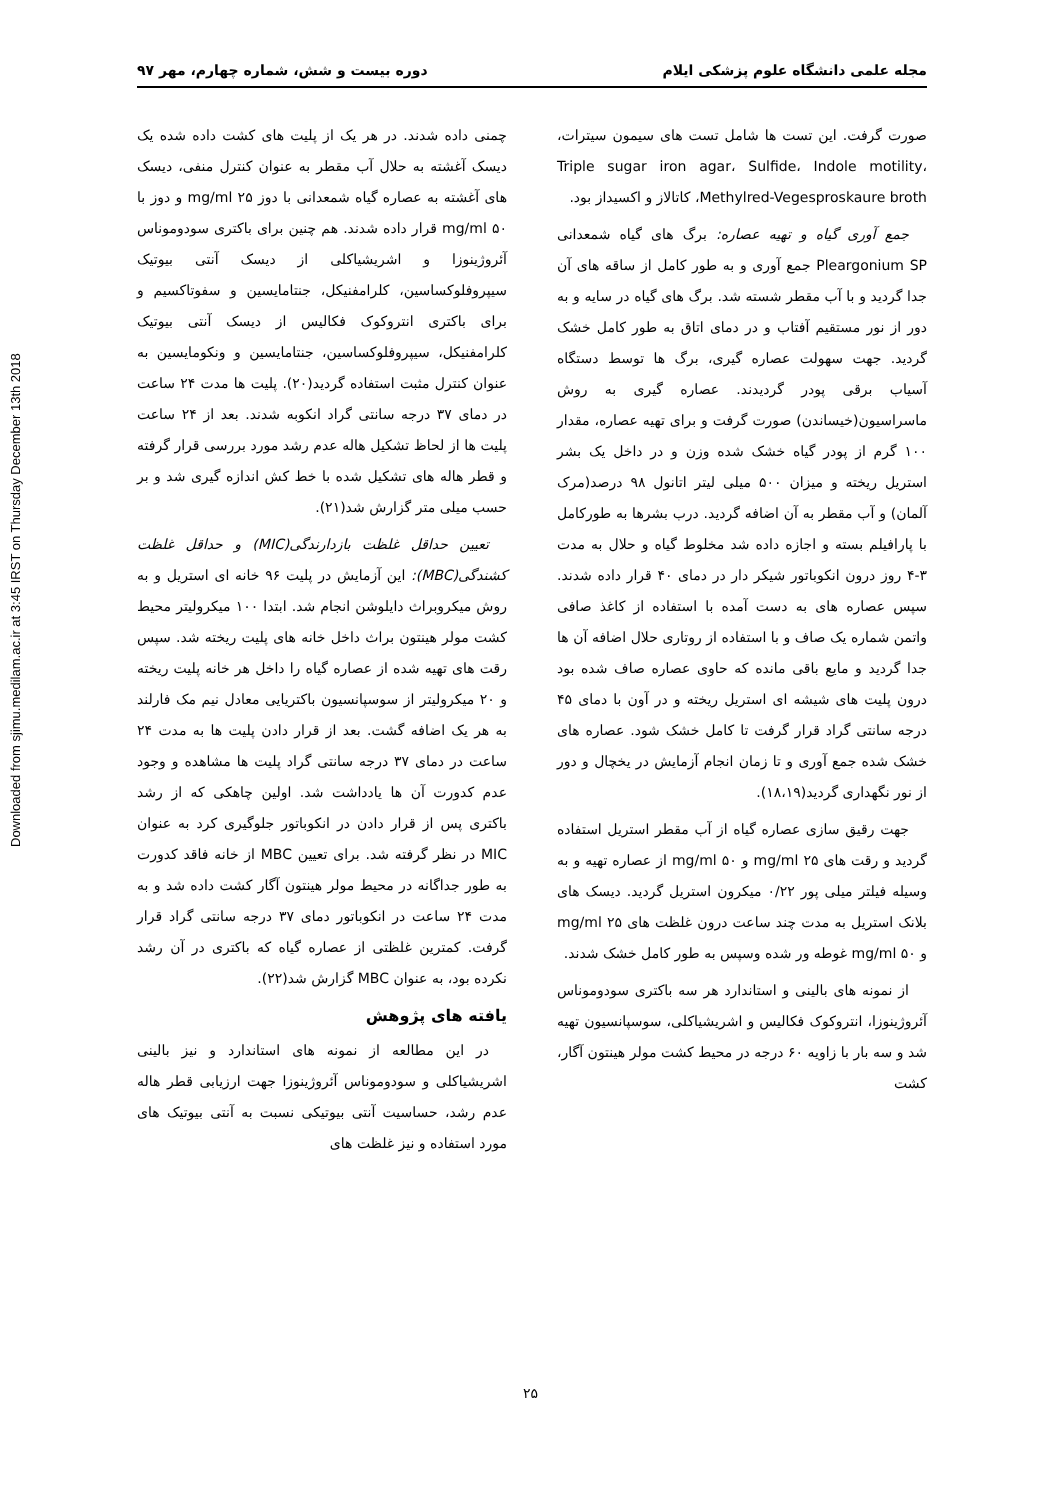Downloaded from sjimu.medilam.ac.ir at 3:45 IRST on Thursday December 13th 2018
مجله علمی دانشگاه علوم پزشکی ایلام دوره بیست و شش، شماره چهارم، مهر ۹۷
صورت گرفت. این تست ها شامل تست های سیمون سیترات، Triple sugar iron agar، Sulfide، Indole motility، Methylred-Vegesproskaure broth، کاتالاز و اکسیداز بود.
جمع آوری گیاه و تهیه عصاره: برگ های گیاه شمعدانی Pleargonium SP جمع آوری و به طور کامل از ساقه های آن جدا گردید و با آب مقطر شسته شد. برگ های گیاه در سایه و به دور از نور مستقیم آفتاب و در دمای اتاق به طور کامل خشک گردید. جهت سهولت عصاره گیری، برگ ها توسط دستگاه آسیاب برقی پودر گردیدند. عصاره گیری به روش ماسراسیون(خیساندن) صورت گرفت و برای تهیه عصاره، مقدار ۱۰۰ گرم از پودر گیاه خشک شده وزن و در داخل یک بشر استریل ریخته و میزان ۵۰۰ میلی لیتر اتانول ۹۸ درصد(مرک آلمان) و آب مقطر به آن اضافه گردید. درب بشرها به طورکامل با پارافیلم بسته و اجازه داده شد مخلوط گیاه و حلال به مدت ۳-۴ روز درون انکوباتور شیکر دار در دمای ۴۰ قرار داده شدند. سپس عصاره های به دست آمده با استفاده از کاغذ صافی واتمن شماره یک صاف و با استفاده از روتاری حلال اضافه آن ها جدا گردید و مایع باقی مانده که حاوی عصاره صاف شده بود درون پلیت های شیشه ای استریل ریخته و در آون با دمای ۴۵ درجه سانتی گراد قرار گرفت تا کامل خشک شود. عصاره های خشک شده جمع آوری و تا زمان انجام آزمایش در یخچال و دور از نور نگهداری گردید(۱۸،۱۹).
جهت رقیق سازی عصاره گیاه از آب مقطر استریل استفاده گردید و رقت های ۲۵ mg/ml و ۵۰ mg/ml از عصاره تهیه و به وسیله فیلتر میلی پور ۰/۲۲ میکرون استریل گردید. دیسک های بلانک استریل به مدت چند ساعت درون غلظت های ۲۵ mg/ml و ۵۰ mg/ml غوطه ور شده وسپس به طور کامل خشک شدند.
از نمونه های بالینی و استاندارد هر سه باکتری سودوموناس آئروژینوزا، انتروکوک فکالیس و اشریشیاکلی، سوسپانسیون تهیه شد و سه بار با زاویه ۶۰ درجه در محیط کشت مولر هینتون آگار، کشت
چمنی داده شدند. در هر یک از پلیت های کشت داده شده یک دیسک آغشته به حلال آب مقطر به عنوان کنترل منفی، دیسک های آغشته به عصاره گیاه شمعدانی با دوز ۲۵ mg/ml و دوز با ۵۰ mg/ml قرار داده شدند. هم چنین برای باکتری سودوموناس آئروژینوزا و اشریشیاکلی از دیسک آنتی بیوتیک سیپروفلوکساسین، کلرامفنیکل، جنتامایسین و سفوتاکسیم و برای باکتری انتروکوک فکالیس از دیسک آنتی بیوتیک کلرامفنیکل، سیپروفلوکساسین، جنتامایسین و ونکومایسین به عنوان کنترل مثبت استفاده گردید(۲۰). پلیت ها مدت ۲۴ ساعت در دمای ۳۷ درجه سانتی گراد انکوبه شدند. بعد از ۲۴ ساعت پلیت ها از لحاظ تشکیل هاله عدم رشد مورد بررسی قرار گرفته و قطر هاله های تشکیل شده با خط کش اندازه گیری شد و بر حسب میلی متر گزارش شد(۲۱).
تعیین حداقل غلظت بازدارندگی(MIC) و حداقل غلظت کشندگی(MBC): این آزمایش در پلیت ۹۶ خانه ای استریل و به روش میکروبراث دایلوشن انجام شد. ابتدا ۱۰۰ میکرولیتر محیط کشت مولر هینتون براث داخل خانه های پلیت ریخته شد. سپس رقت های تهیه شده از عصاره گیاه را داخل هر خانه پلیت ریخته و ۲۰ میکرولیتر از سوسپانسیون باکتریایی معادل نیم مک فارلند به هر یک اضافه گشت. بعد از قرار دادن پلیت ها به مدت ۲۴ ساعت در دمای ۳۷ درجه سانتی گراد پلیت ها مشاهده و وجود عدم کدورت آن ها یادداشت شد. اولین چاهکی که از رشد باکتری پس از قرار دادن در انکوباتور جلوگیری کرد به عنوان MIC در نظر گرفته شد. برای تعیین MBC از خانه فاقد کدورت به طور جداگانه در محیط مولر هینتون آگار کشت داده شد و به مدت ۲۴ ساعت در انکوباتور دمای ۳۷ درجه سانتی گراد قرار گرفت. کمترین غلظتی از عصاره گیاه که باکتری در آن رشد نکرده بود، به عنوان MBC گزارش شد(۲۲).
یافته های پژوهش
در این مطالعه از نمونه های استاندارد و نیز بالینی اشریشیاکلی و سودوموناس آئروژینوزا جهت ارزیابی قطر هاله عدم رشد، حساسیت آنتی بیوتیکی نسبت به آنتی بیوتیک های مورد استفاده و نیز غلظت های
۲۵